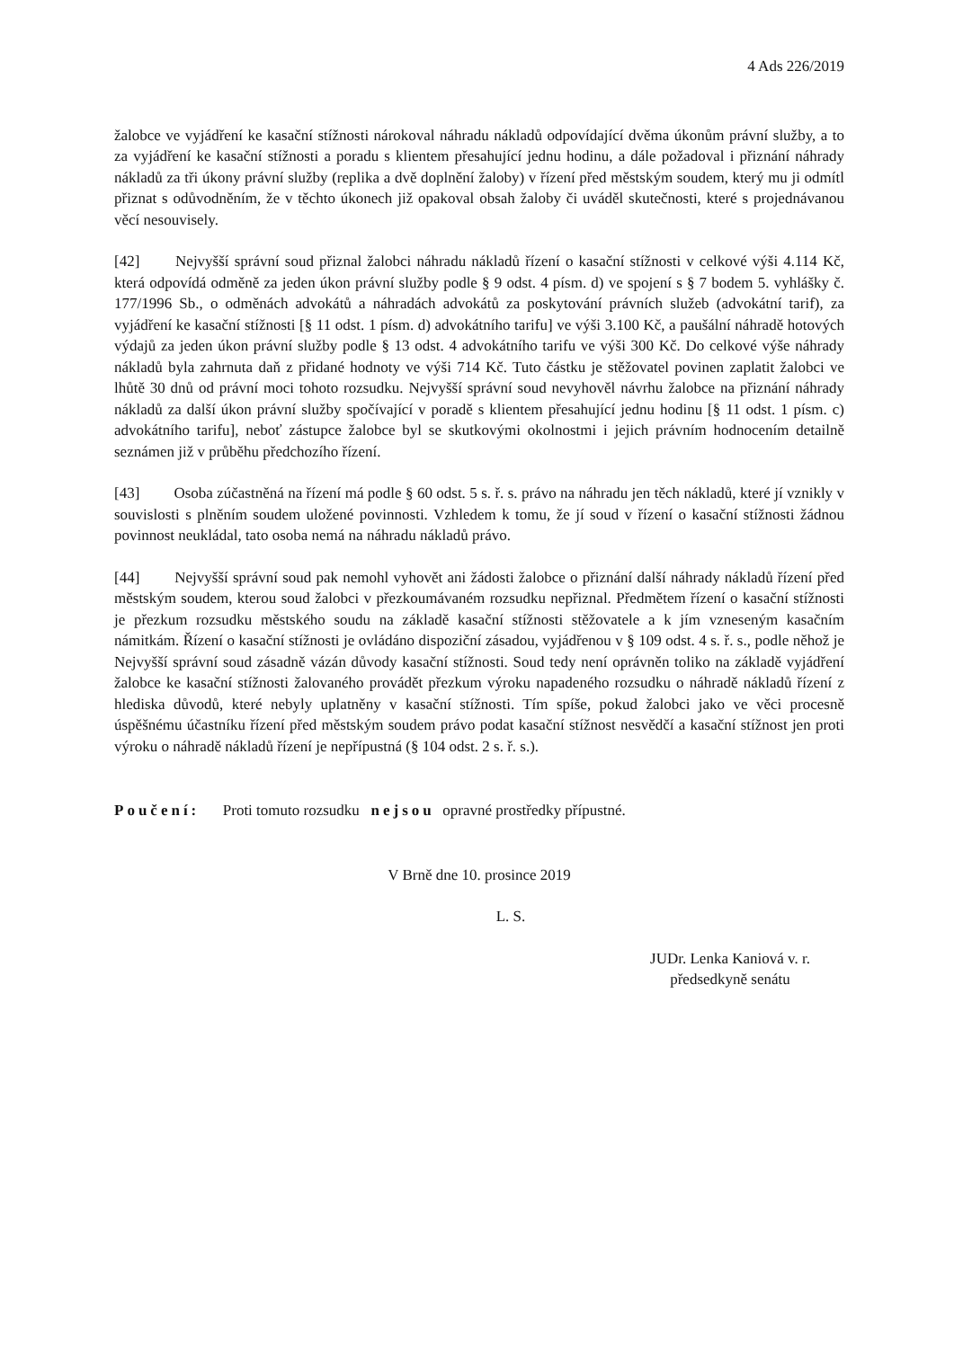4 Ads 226/2019
žalobce ve vyjádření ke kasační stížnosti nárokoval náhradu nákladů odpovídající dvěma úkonům právní služby, a to za vyjádření ke kasační stížnosti a poradu s klientem přesahující jednu hodinu, a dále požadoval i přiznání náhrady nákladů za tři úkony právní služby (replika a dvě doplnění žaloby) v řízení před městským soudem, který mu ji odmítl přiznat s odůvodněním, že v těchto úkonech již opakoval obsah žaloby či uváděl skutečnosti, které s projednávanou věcí nesouvisely.
[42] Nejvyšší správní soud přiznal žalobci náhradu nákladů řízení o kasační stížnosti v celkové výši 4.114 Kč, která odpovídá odměně za jeden úkon právní služby podle § 9 odst. 4 písm. d) ve spojení s § 7 bodem 5. vyhlášky č. 177/1996 Sb., o odměnách advokátů a náhradách advokátů za poskytování právních služeb (advokátní tarif), za vyjádření ke kasační stížnosti [§ 11 odst. 1 písm. d) advokátního tarifu] ve výši 3.100 Kč, a paušální náhradě hotových výdajů za jeden úkon právní služby podle § 13 odst. 4 advokátního tarifu ve výši 300 Kč. Do celkové výše náhrady nákladů byla zahrnuta daň z přidané hodnoty ve výši 714 Kč. Tuto částku je stěžovatel povinen zaplatit žalobci ve lhůtě 30 dnů od právní moci tohoto rozsudku. Nejvyšší správní soud nevyhověl návrhu žalobce na přiznání náhrady nákladů za další úkon právní služby spočívající v poradě s klientem přesahující jednu hodinu [§ 11 odst. 1 písm. c) advokátního tarifu], neboť zástupce žalobce byl se skutkovými okolnostmi i jejich právním hodnocením detailně seznámen již v průběhu předchozího řízení.
[43] Osoba zúčastněná na řízení má podle § 60 odst. 5 s. ř. s. právo na náhradu jen těch nákladů, které jí vznikly v souvislosti s plněním soudem uložené povinnosti. Vzhledem k tomu, že jí soud v řízení o kasační stížnosti žádnou povinnost neukládal, tato osoba nemá na náhradu nákladů právo.
[44] Nejvyšší správní soud pak nemohl vyhovět ani žádosti žalobce o přiznání další náhrady nákladů řízení před městským soudem, kterou soud žalobci v přezkoumávaném rozsudku nepřiznal. Předmětem řízení o kasační stížnosti je přezkum rozsudku městského soudu na základě kasační stížnosti stěžovatele a k jím vzneseným kasačním námitkám. Řízení o kasační stížnosti je ovládáno dispoziční zásadou, vyjádřenou v § 109 odst. 4 s. ř. s., podle něhož je Nejvyšší správní soud zásadně vázán důvody kasační stížnosti. Soud tedy není oprávněn toliko na základě vyjádření žalobce ke kasační stížnosti žalovaného provádět přezkum výroku napadeného rozsudku o náhradě nákladů řízení z hlediska důvodů, které nebyly uplatněny v kasační stížnosti. Tím spíše, pokud žalobci jako ve věci procesně úspěšnému účastníku řízení před městským soudem právo podat kasační stížnost nesvědčí a kasační stížnost jen proti výroku o náhradě nákladů řízení je nepřípustná (§ 104 odst. 2 s. ř. s.).
Poučení: Proti tomuto rozsudku nejsou opravné prostředky přípustné.
V Brně dne 10. prosince 2019
L. S.
JUDr. Lenka Kaniová v. r.
předsedkyně senátu